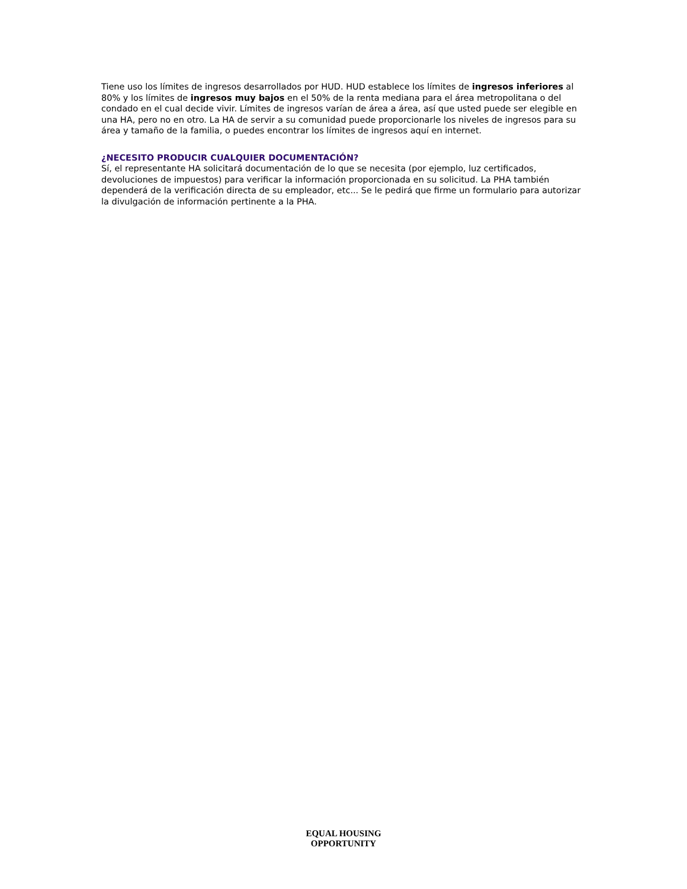Tiene uso los límites de ingresos desarrollados por HUD. HUD establece los límites de ingresos inferiores al 80% y los límites de ingresos muy bajos en el 50% de la renta mediana para el área metropolitana o del condado en el cual decide vivir. Límites de ingresos varían de área a área, así que usted puede ser elegible en una HA, pero no en otro. La HA de servir a su comunidad puede proporcionarle los niveles de ingresos para su área y tamaño de la familia, o puedes encontrar los límites de ingresos aquí en internet.
¿NECESITO PRODUCIR CUALQUIER DOCUMENTACIÓN?
Sí, el representante HA solicitará documentación de lo que se necesita (por ejemplo, luz certificados, devoluciones de impuestos) para verificar la información proporcionada en su solicitud. La PHA también dependerá de la verificación directa de su empleador, etc... Se le pedirá que firme un formulario para autorizar la divulgación de información pertinente a la PHA.
EQUAL HOUSING
OPPORTUNITY